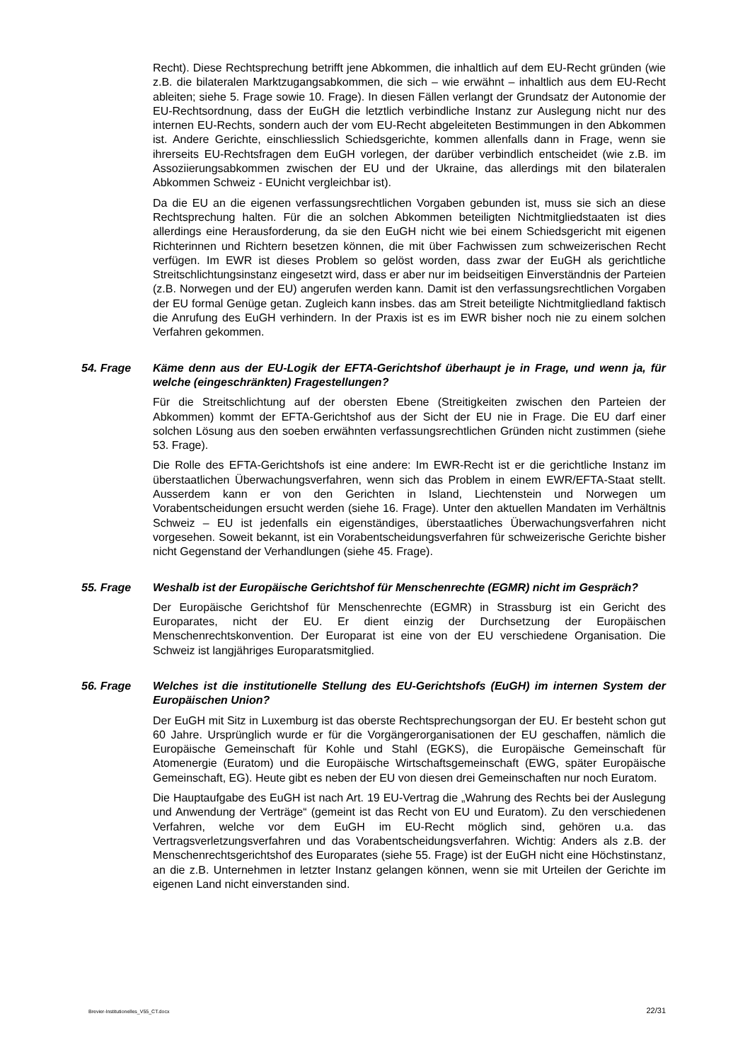Recht). Diese Rechtsprechung betrifft jene Abkommen, die inhaltlich auf dem EU-Recht gründen (wie z.B. die bilateralen Marktzugangsabkommen, die sich – wie erwähnt – inhaltlich aus dem EU-Recht ableiten; siehe 5. Frage sowie 10. Frage). In diesen Fällen verlangt der Grundsatz der Autonomie der EU-Rechtsordnung, dass der EuGH die letztlich verbindliche Instanz zur Auslegung nicht nur des internen EU-Rechts, sondern auch der vom EU-Recht abgeleiteten Bestimmungen in den Abkommen ist. Andere Gerichte, einschliesslich Schiedsgerichte, kommen allenfalls dann in Frage, wenn sie ihrerseits EU-Rechtsfragen dem EuGH vorlegen, der darüber verbindlich entscheidet (wie z.B. im Assoziierungsabkommen zwischen der EU und der Ukraine, das allerdings mit den bilateralen Abkommen Schweiz - EUnicht vergleichbar ist).
Da die EU an die eigenen verfassungsrechtlichen Vorgaben gebunden ist, muss sie sich an diese Rechtsprechung halten. Für die an solchen Abkommen beteiligten Nichtmitgliedstaaten ist dies allerdings eine Herausforderung, da sie den EuGH nicht wie bei einem Schiedsgericht mit eigenen Richterinnen und Richtern besetzen können, die mit über Fachwissen zum schweizerischen Recht verfügen. Im EWR ist dieses Problem so gelöst worden, dass zwar der EuGH als gerichtliche Streitschlichtungsinstanz eingesetzt wird, dass er aber nur im beidseitigen Einverständnis der Parteien (z.B. Norwegen und der EU) angerufen werden kann. Damit ist den verfassungsrechtlichen Vorgaben der EU formal Genüge getan. Zugleich kann insbes. das am Streit beteiligte Nichtmitgliedland faktisch die Anrufung des EuGH verhindern. In der Praxis ist es im EWR bisher noch nie zu einem solchen Verfahren gekommen.
54. Frage Käme denn aus der EU-Logik der EFTA-Gerichtshof überhaupt je in Frage, und wenn ja, für welche (eingeschränkten) Fragestellungen?
Für die Streitschlichtung auf der obersten Ebene (Streitigkeiten zwischen den Parteien der Abkommen) kommt der EFTA-Gerichtshof aus der Sicht der EU nie in Frage. Die EU darf einer solchen Lösung aus den soeben erwähnten verfassungsrechtlichen Gründen nicht zustimmen (siehe 53. Frage).
Die Rolle des EFTA-Gerichtshofs ist eine andere: Im EWR-Recht ist er die gerichtliche Instanz im überstaatlichen Überwachungsverfahren, wenn sich das Problem in einem EWR/EFTA-Staat stellt. Ausserdem kann er von den Gerichten in Island, Liechtenstein und Norwegen um Vorabentscheidungen ersucht werden (siehe 16. Frage). Unter den aktuellen Mandaten im Verhältnis Schweiz – EU ist jedenfalls ein eigenständiges, überstaatliches Überwachungsverfahren nicht vorgesehen. Soweit bekannt, ist ein Vorabentscheidungsverfahren für schweizerische Gerichte bisher nicht Gegenstand der Verhandlungen (siehe 45. Frage).
55. Frage Weshalb ist der Europäische Gerichtshof für Menschenrechte (EGMR) nicht im Gespräch?
Der Europäische Gerichtshof für Menschenrechte (EGMR) in Strassburg ist ein Gericht des Europarates, nicht der EU. Er dient einzig der Durchsetzung der Europäischen Menschenrechtskonvention. Der Europarat ist eine von der EU verschiedene Organisation. Die Schweiz ist langjähriges Europaratsmitglied.
56. Frage Welches ist die institutionelle Stellung des EU-Gerichtshofs (EuGH) im internen System der Europäischen Union?
Der EuGH mit Sitz in Luxemburg ist das oberste Rechtsprechungsorgan der EU. Er besteht schon gut 60 Jahre. Ursprünglich wurde er für die Vorgängerorganisationen der EU geschaffen, nämlich die Europäische Gemeinschaft für Kohle und Stahl (EGKS), die Europäische Gemeinschaft für Atomenergie (Euratom) und die Europäische Wirtschaftsgemeinschaft (EWG, später Europäische Gemeinschaft, EG). Heute gibt es neben der EU von diesen drei Gemeinschaften nur noch Euratom.
Die Hauptaufgabe des EuGH ist nach Art. 19 EU-Vertrag die „Wahrung des Rechts bei der Auslegung und Anwendung der Verträge“ (gemeint ist das Recht von EU und Euratom). Zu den verschiedenen Verfahren, welche vor dem EuGH im EU-Recht möglich sind, gehören u.a. das Vertragsverletzungsverfahren und das Vorabentscheidungsverfahren. Wichtig: Anders als z.B. der Menschenrechtsgerichtshof des Europarates (siehe 55. Frage) ist der EuGH nicht eine Höchstinstanz, an die z.B. Unternehmen in letzter Instanz gelangen können, wenn sie mit Urteilen der Gerichte im eigenen Land nicht einverstanden sind.
Brevier-Institutionelles_V55_CT.docx 22/31